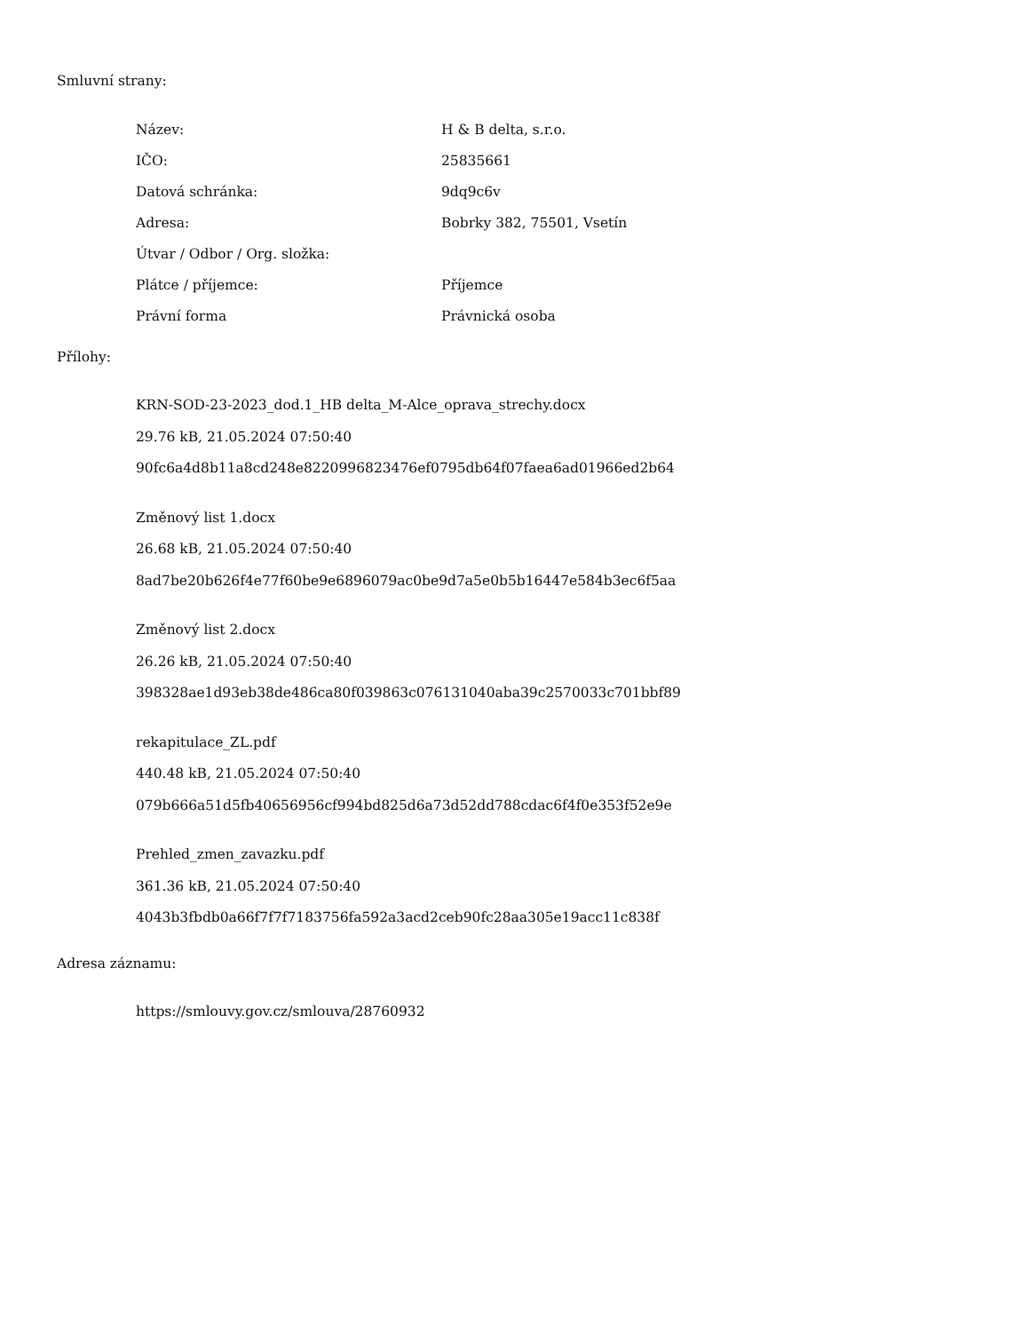Smluvní strany:
| Název: | H & B delta, s.r.o. |
| IČO: | 25835661 |
| Datová schránka: | 9dq9c6v |
| Adresa: | Bobrky 382, 75501, Vsetín |
| Útvar / Odbor / Org. složka: | |
| Plátce / příjemce: | Příjemce |
| Právní forma | Právnická osoba |
Přílohy:
KRN-SOD-23-2023_dod.1_HB delta_M-Alce_oprava_strechy.docx
29.76 kB, 21.05.2024 07:50:40
90fc6a4d8b11a8cd248e8220996823476ef0795db64f07faea6ad01966ed2b64
Změnový list 1.docx
26.68 kB, 21.05.2024 07:50:40
8ad7be20b626f4e77f60be9e6896079ac0be9d7a5e0b5b16447e584b3ec6f5aa
Změnový list 2.docx
26.26 kB, 21.05.2024 07:50:40
398328ae1d93eb38de486ca80f039863c076131040aba39c2570033c701bbf89
rekapitulace_ZL.pdf
440.48 kB, 21.05.2024 07:50:40
079b666a51d5fb40656956cf994bd825d6a73d52dd788cdac6f4f0e353f52e9e
Prehled_zmen_zavazku.pdf
361.36 kB, 21.05.2024 07:50:40
4043b3fbdb0a66f7f7f7183756fa592a3acd2ceb90fc28aa305e19acc11c838f
Adresa záznamu:
https://smlouvy.gov.cz/smlouva/28760932